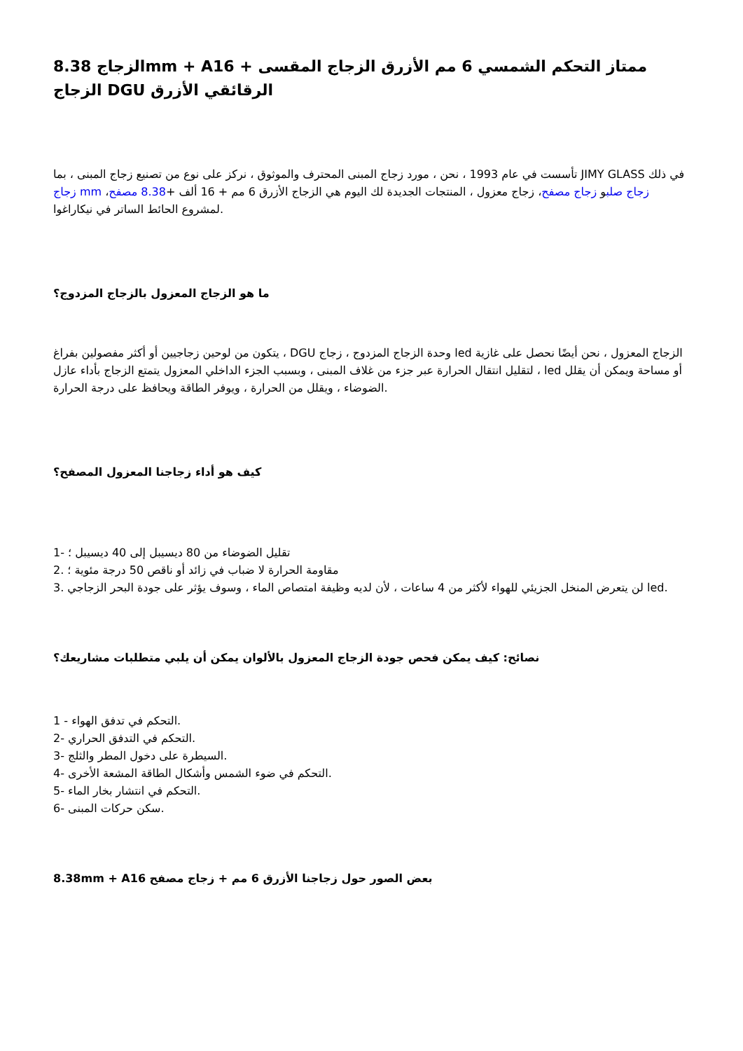الزجاج 8.38mm + Aممتاز التحكم الشمسي 6 مم الأزرق الزجاج المقسى + 16 الزجاج DGU الرقائقي الأزرق
تأسست في عام 1993 ، نحن ، مورد زجاج المبنى المحترف والموثوق ، نركز على نوع من تصنيع زجاج المبنى ، بما JIMY GLASS في ذلك زجاج mm زجاج صلبو زجاج مصفح، زجاج معزول ، المنتجات الجديدة لك اليوم هي الزجاج الأزرق 6 مم + 16 ألف +8.38 مصفح، لمشروع الحائط الساتر في نيكاراغوا.
ما هو الزجاج المعزول بالزجاج المزدوج؟
يتكون من لوحين زجاجيين أو أكثر مفصولين بفراغ ، DGU وحدة الزجاج المزدوج ، زجاج led الزجاج المعزول ، نحن أيضًا نحصل على غازية لتقليل انتقال الحرارة عبر جزء من غلاف المبنى ، وبسبب الجزء الداخلي المعزول يتمتع الزجاج بأداء عازل ، led أو مساحة ويمكن أن يقلل الضوضاء ، ويقلل من الحرارة ، ويوفر الطاقة ويحافظ على درجة الحرارة.
كيف هو أداء زجاجنا المعزول المصفح؟
1- تقليل الضوضاء من 80 ديسيبل إلى 40 ديسيبل ؛
2. مقاومة الحرارة لا ضباب في زائد أو ناقص 50 درجة مئوية ؛
3. لن يتعرض المنخل الجزيئي للهواء لأكثر من 4 ساعات ، لأن لديه وظيفة امتصاص الماء ، وسوف يؤثر على جودة البحر الزجاجي led.
نصائح: كيف يمكن فحص جودة الزجاج المعزول بالألوان يمكن أن يلبي متطلبات مشاريعك؟
1 - التحكم في تدفق الهواء.
2- التحكم في التدفق الحراري.
3- السيطرة على دخول المطر والثلج.
4- التحكم في ضوء الشمس وأشكال الطاقة المشعة الأخرى.
5- التحكم في انتشار بخار الماء.
6- سكن حركات المبنى.
8.38mm + Aبعض الصور حول زجاجنا الأزرق 6 مم + زجاج مصفح 16